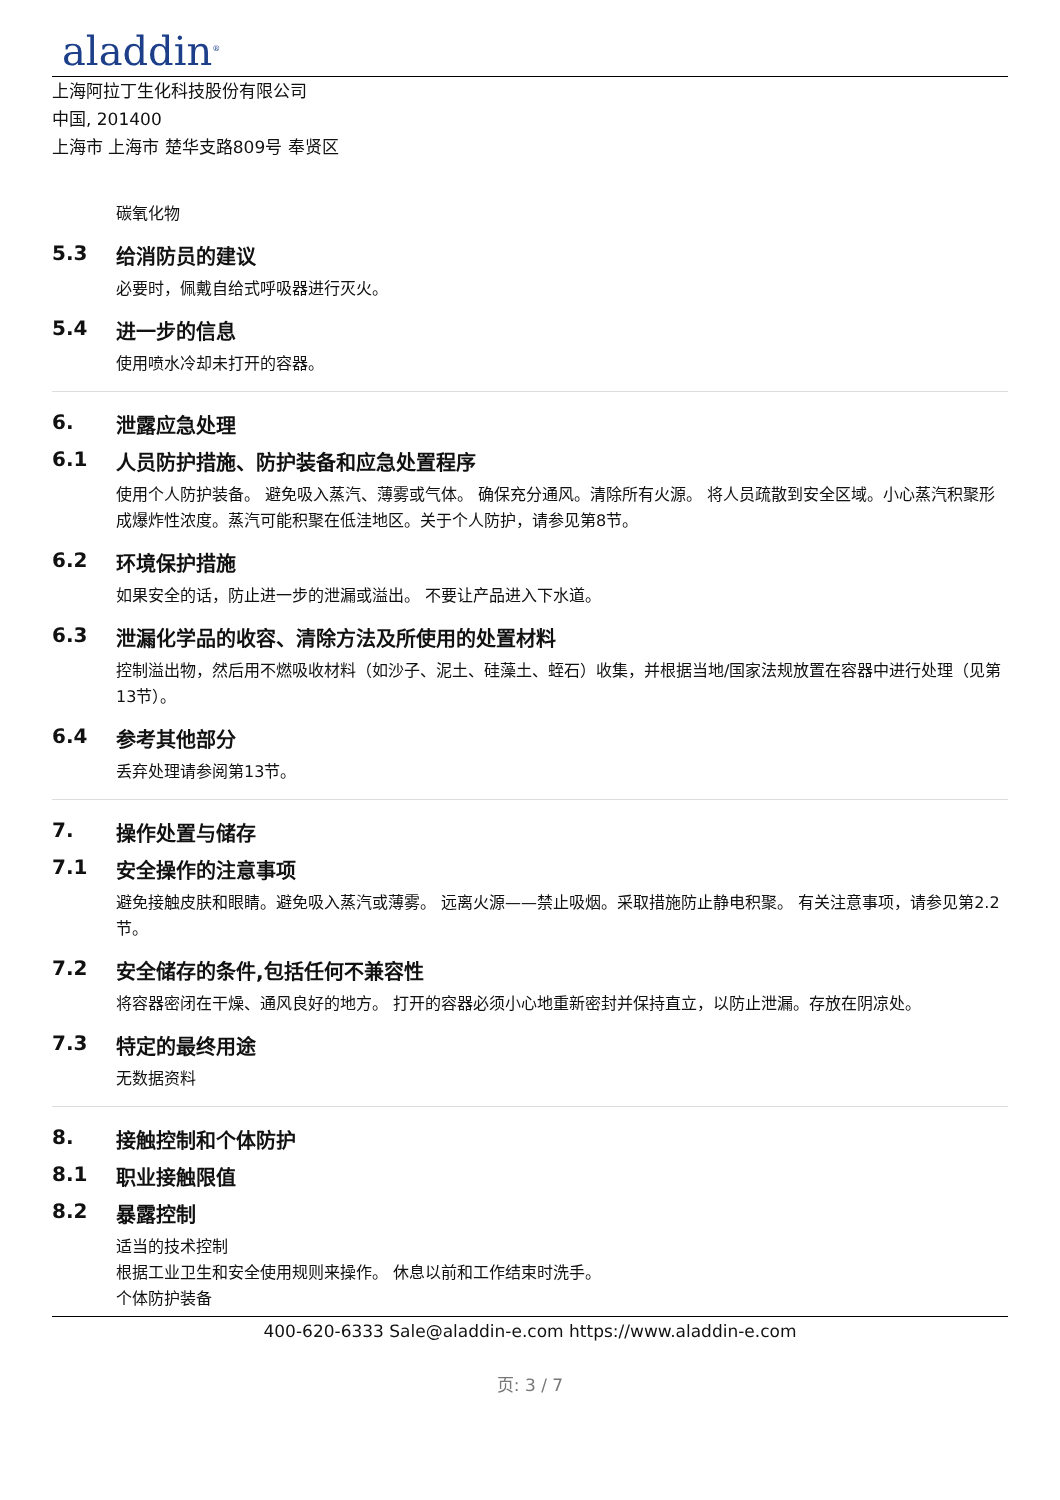aladdin<sup>®</sup>
上海阿拉丁生化科技股份有限公司
中国, 201400
上海市 上海市 楚华支路809号 奉贤区
碳氧化物
5.3 给消防员的建议
必要时，佩戴自给式呼吸器进行灭火。
5.4 进一步的信息
使用喷水冷却未打开的容器。
6. 泄露应急处理
6.1 人员防护措施、防护装备和应急处置程序
使用个人防护装备。 避免吸入蒸汽、薄雾或气体。 确保充分通风。清除所有火源。 将人员疏散到安全区域。小心蒸汽积聚形成爆炸性浓度。蒸汽可能积聚在低洼地区。关于个人防护，请参见第8节。
6.2 环境保护措施
如果安全的话，防止进一步的泄漏或溢出。 不要让产品进入下水道。
6.3 泄漏化学品的收容、清除方法及所使用的处置材料
控制溢出物，然后用不燃吸收材料（如沙子、泥土、硅藻土、蛭石）收集，并根据当地/国家法规放置在容器中进行处理（见第13节）。
6.4 参考其他部分
丢弃处理请参阅第13节。
7. 操作处置与储存
7.1 安全操作的注意事项
避免接触皮肤和眼睛。避免吸入蒸汽或薄雾。 远离火源——禁止吸烟。采取措施防止静电积聚。 有关注意事项，请参见第2.2节。
7.2 安全储存的条件,包括任何不兼容性
将容器密闭在干燥、通风良好的地方。 打开的容器必须小心地重新密封并保持直立，以防止泄漏。存放在阴凉处。
7.3 特定的最终用途
无数据资料
8. 接触控制和个体防护
8.1 职业接触限值
8.2 暴露控制
适当的技术控制
根据工业卫生和安全使用规则来操作。 休息以前和工作结束时洗手。
个体防护装备
400-620-6333 Sale@aladdin-e.com https://www.aladdin-e.com
页: 3 / 7